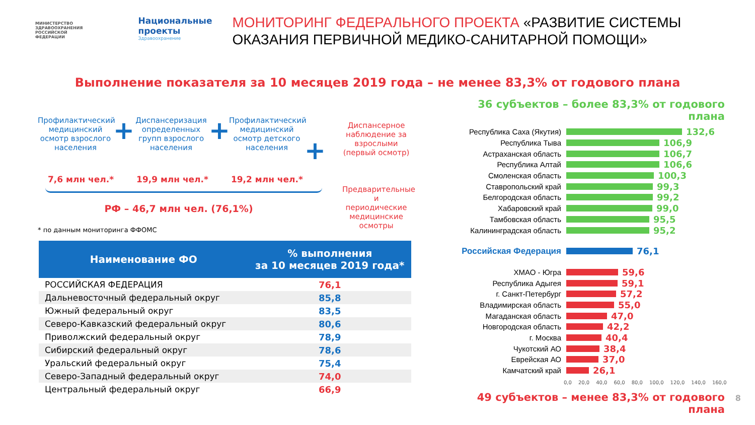МИНИСТЕРСТВО ЗДРАВООХРАНЕНИЯ РОССИЙСКОЙ ФЕДЕРАЦИИ
Национальные проекты
Здравоохранение
МОНИТОРИНГ ФЕДЕРАЛЬНОГО ПРОЕКТА «РАЗВИТИЕ СИСТЕМЫ ОКАЗАНИЯ ПЕРВИЧНОЙ МЕДИКО-САНИТАРНОЙ ПОМОЩИ»
Выполнение показателя за 10 месяцев 2019 года – не менее 83,3% от годового плана
Профилактический медицинский осмотр взрослого населения
+
Диспансеризация определенных групп взрослого населения
+
Профилактический медицинский осмотр детского населения
+
7,6 млн чел.* 19,9 млн чел.* 19,2 млн чел.*
РФ – 46,7 млн чел. (76,1%)
* по данным мониторинга ФФОМС
Диспансерное наблюдение за взрослыми (первый осмотр)
Предварительные и периодические медицинские осмотры
| Наименование ФО | % выполнения за 10 месяцев 2019 года* |
| --- | --- |
| РОССИЙСКАЯ ФЕДЕРАЦИЯ | 76,1 |
| Дальневосточный федеральный округ | 85,8 |
| Южный федеральный округ | 83,5 |
| Северо-Кавказский федеральный округ | 80,6 |
| Приволжский федеральный округ | 78,9 |
| Сибирский федеральный округ | 78,6 |
| Уральский федеральный округ | 75,4 |
| Северо-Западный федеральный округ | 74,0 |
| Центральный федеральный округ | 66,9 |
36 субъектов – более 83,3% от годового плана
Республика Саха (Якутия) 132,6
Республика Тыва 106,9
Астраханская область 106,7
Республика Алтай 106,6
Смоленская область 100,3
Ставропольский край 99,3
Белгородская область 99,2
Хабаровский край 99,0
Тамбовская область 95,5
Калининградская область 95,2
Российская Федерация 76,1
ХМАО - Югра 59,6
Республика Адыгея 59,1
г. Санкт-Петербург 57,2
Владимирская область 55,0
Магаданская область 47,0
Новгородская область 42,2
г. Москва 40,4
Чукотский АО 38,4
Еврейская АО 37,0
Камчатский край 26,1
0,0 20,0 40,0 60,0 80,0 100,0 120,0 140,0 160,0
49 субъектов – менее 83,3% от годового плана
8